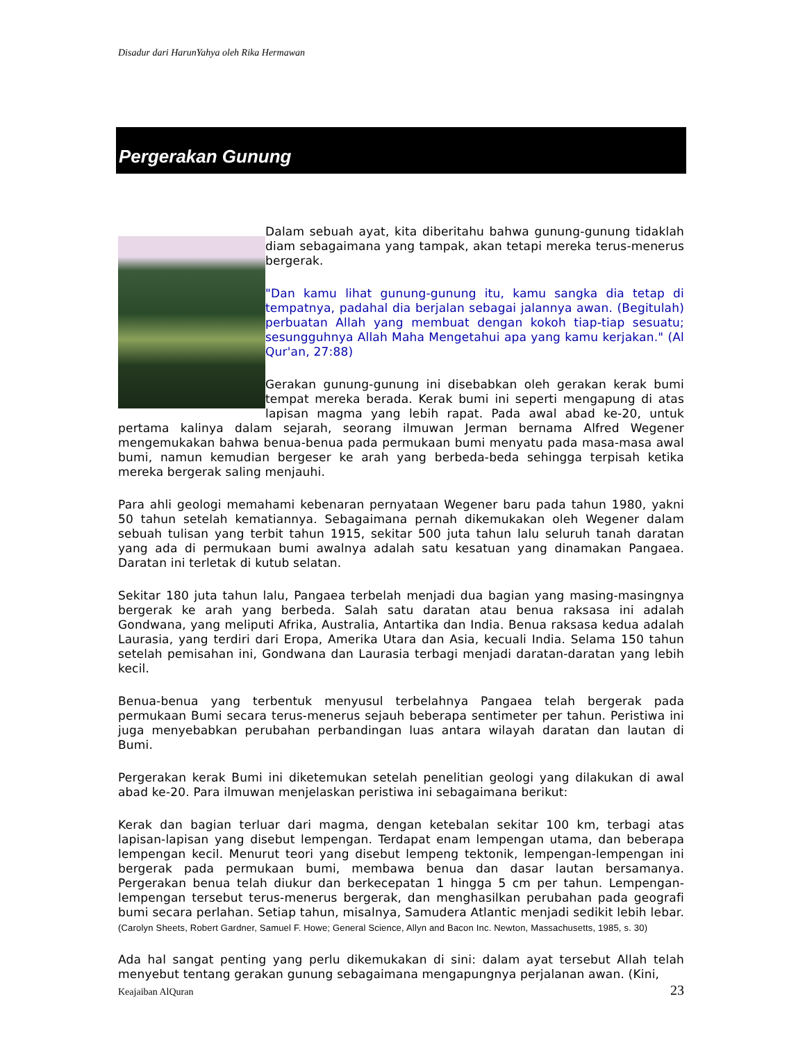Disadur dari HarunYahya oleh Rika Hermawan
Pergerakan Gunung
Dalam sebuah ayat, kita diberitahu bahwa gunung-gunung tidaklah diam sebagaimana yang tampak, akan tetapi mereka terus-menerus bergerak.
"Dan kamu lihat gunung-gunung itu, kamu sangka dia tetap di tempatnya, padahal dia berjalan sebagai jalannya awan. (Begitulah) perbuatan Allah yang membuat dengan kokoh tiap-tiap sesuatu; sesungguhnya Allah Maha Mengetahui apa yang kamu kerjakan." (Al Qur'an, 27:88)
Gerakan gunung-gunung ini disebabkan oleh gerakan kerak bumi tempat mereka berada. Kerak bumi ini seperti mengapung di atas lapisan magma yang lebih rapat. Pada awal abad ke-20, untuk pertama kalinya dalam sejarah, seorang ilmuwan Jerman bernama Alfred Wegener mengemukakan bahwa benua-benua pada permukaan bumi menyatu pada masa-masa awal bumi, namun kemudian bergeser ke arah yang berbeda-beda sehingga terpisah ketika mereka bergerak saling menjauhi.
Para ahli geologi memahami kebenaran pernyataan Wegener baru pada tahun 1980, yakni 50 tahun setelah kematiannya. Sebagaimana pernah dikemukakan oleh Wegener dalam sebuah tulisan yang terbit tahun 1915, sekitar 500 juta tahun lalu seluruh tanah daratan yang ada di permukaan bumi awalnya adalah satu kesatuan yang dinamakan Pangaea. Daratan ini terletak di kutub selatan.
Sekitar 180 juta tahun lalu, Pangaea terbelah menjadi dua bagian yang masing-masingnya bergerak ke arah yang berbeda. Salah satu daratan atau benua raksasa ini adalah Gondwana, yang meliputi Afrika, Australia, Antartika dan India. Benua raksasa kedua adalah Laurasia, yang terdiri dari Eropa, Amerika Utara dan Asia, kecuali India. Selama 150 tahun setelah pemisahan ini, Gondwana dan Laurasia terbagi menjadi daratan-daratan yang lebih kecil.
Benua-benua yang terbentuk menyusul terbelahnya Pangaea telah bergerak pada permukaan Bumi secara terus-menerus sejauh beberapa sentimeter per tahun. Peristiwa ini juga menyebabkan perubahan perbandingan luas antara wilayah daratan dan lautan di Bumi.
Pergerakan kerak Bumi ini diketemukan setelah penelitian geologi yang dilakukan di awal abad ke-20. Para ilmuwan menjelaskan peristiwa ini sebagaimana berikut:
Kerak dan bagian terluar dari magma, dengan ketebalan sekitar 100 km, terbagi atas lapisan-lapisan yang disebut lempengan. Terdapat enam lempengan utama, dan beberapa lempengan kecil. Menurut teori yang disebut lempeng tektonik, lempengan-lempengan ini bergerak pada permukaan bumi, membawa benua dan dasar lautan bersamanya. Pergerakan benua telah diukur dan berkecepatan 1 hingga 5 cm per tahun. Lempengan-lempengan tersebut terus-menerus bergerak, dan menghasilkan perubahan pada geografi bumi secara perlahan. Setiap tahun, misalnya, Samudera Atlantic menjadi sedikit lebih lebar. (Carolyn Sheets, Robert Gardner, Samuel F. Howe; General Science, Allyn and Bacon Inc. Newton, Massachusetts, 1985, s. 30)
Ada hal sangat penting yang perlu dikemukakan di sini: dalam ayat tersebut Allah telah menyebut tentang gerakan gunung sebagaimana mengapungnya perjalanan awan. (Kini,
Keajaiban AlQuran 23